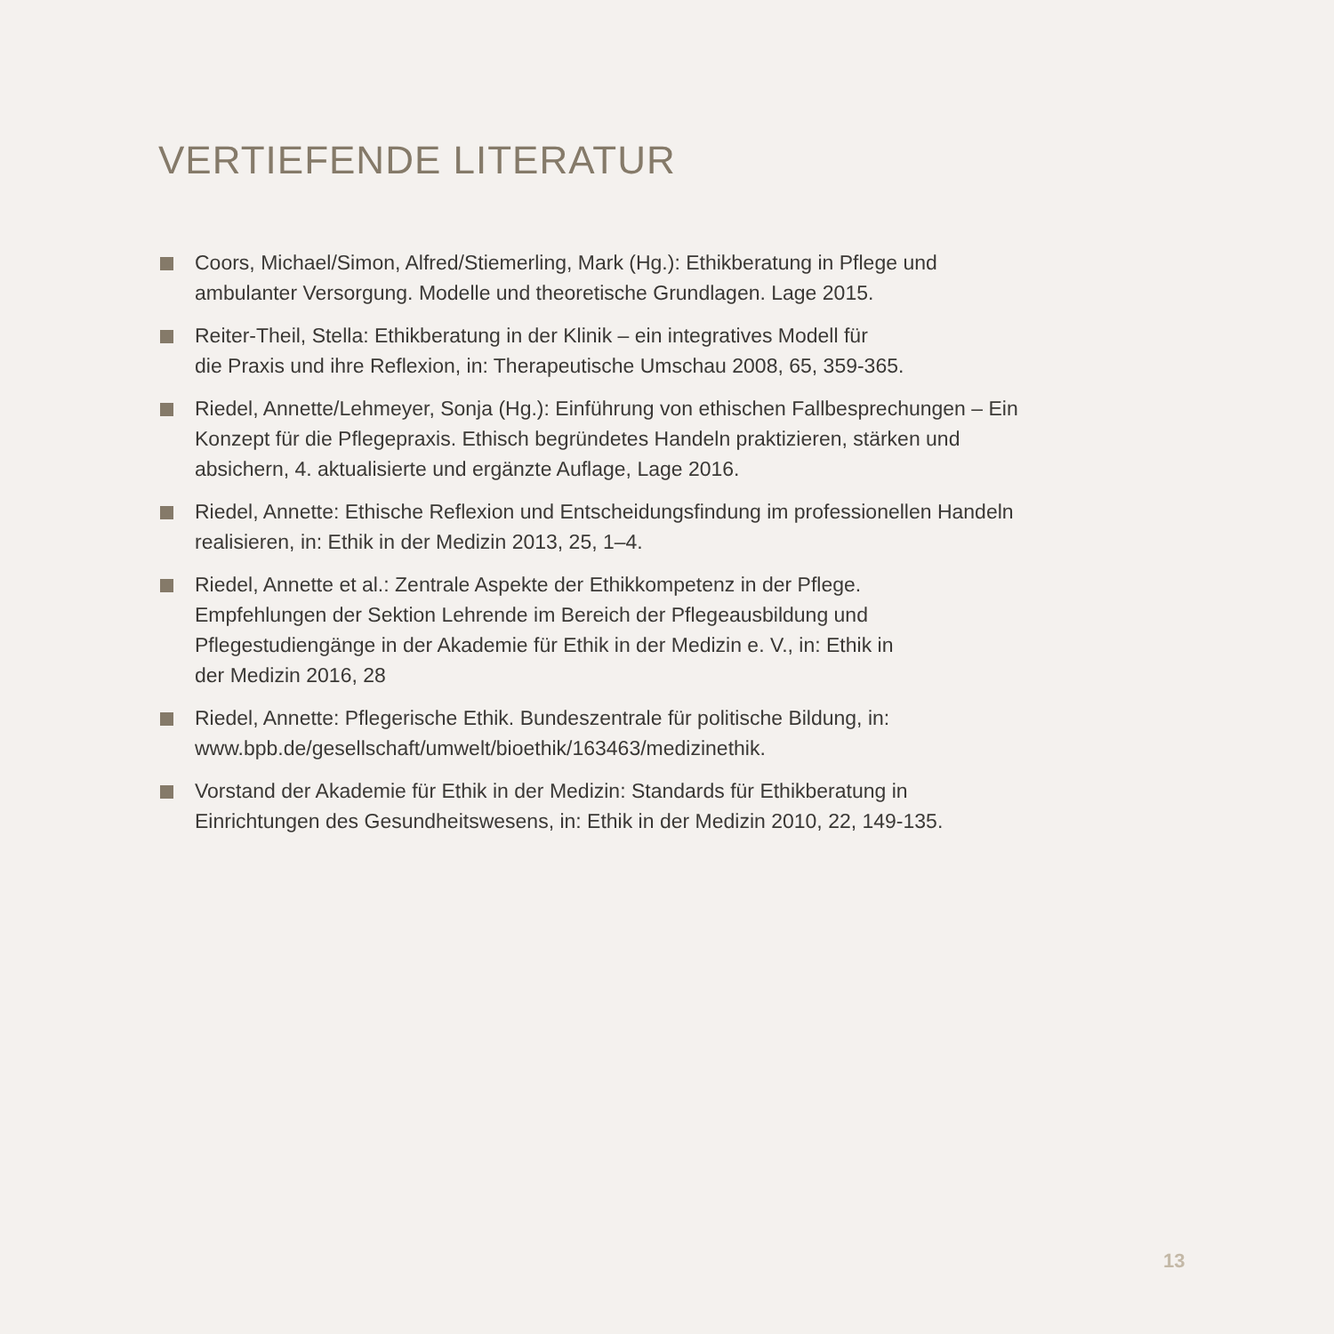VERTIEFENDE LITERATUR
Coors, Michael/Simon, Alfred/Stiemerling, Mark (Hg.): Ethikberatung in Pflege und ambulanter Versorgung. Modelle und theoretische Grundlagen. Lage 2015.
Reiter-Theil, Stella: Ethikberatung in der Klinik – ein integratives Modell für
die Praxis und ihre Reflexion, in: Therapeutische Umschau 2008, 65, 359-365.
Riedel, Annette/Lehmeyer, Sonja (Hg.): Einführung von ethischen Fallbesprechungen – Ein Konzept für die Pflegepraxis. Ethisch begründetes Handeln praktizieren, stärken und absichern, 4. aktualisierte und ergänzte Auflage, Lage 2016.
Riedel, Annette: Ethische Reflexion und Entscheidungsfindung im professionellen Handeln realisieren, in: Ethik in der Medizin 2013, 25, 1–4.
Riedel, Annette et al.: Zentrale Aspekte der Ethikkompetenz in der Pflege.
Empfehlungen der Sektion Lehrende im Bereich der Pflegeausbildung und
Pflegestudiengänge in der Akademie für Ethik in der Medizin e. V., in: Ethik in
der Medizin 2016, 28
Riedel, Annette: Pflegerische Ethik. Bundeszentrale für politische Bildung, in:
www.bpb.de/gesellschaft/umwelt/bioethik/163463/medizinethik.
Vorstand der Akademie für Ethik in der Medizin: Standards für Ethikberatung in Einrichtungen des Gesundheitswesens, in: Ethik in der Medizin 2010, 22, 149-135.
13